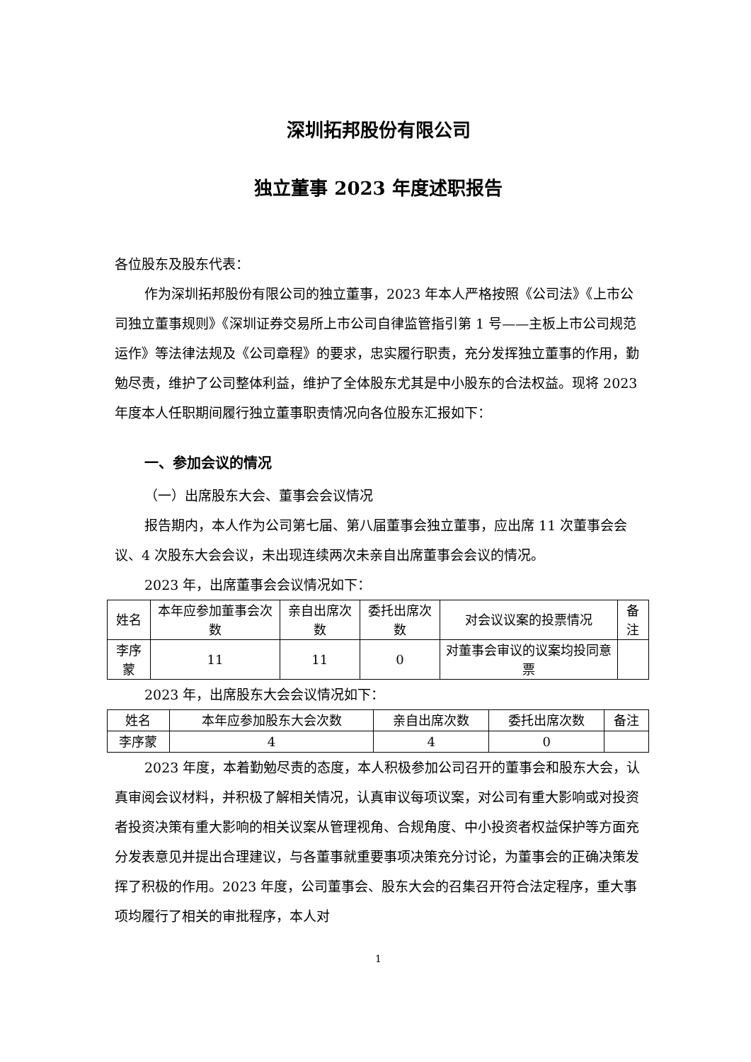深圳拓邦股份有限公司
独立董事 2023 年度述职报告
各位股东及股东代表：
作为深圳拓邦股份有限公司的独立董事，2023 年本人严格按照《公司法》《上市公司独立董事规则》《深圳证券交易所上市公司自律监管指引第 1 号——主板上市公司规范运作》等法律法规及《公司章程》的要求，忠实履行职责，充分发挥独立董事的作用，勤勉尽责，维护了公司整体利益，维护了全体股东尤其是中小股东的合法权益。现将 2023 年度本人任职期间履行独立董事职责情况向各位股东汇报如下：
一、参加会议的情况
（一）出席股东大会、董事会会议情况
报告期内，本人作为公司第七届、第八届董事会独立董事，应出席 11 次董事会会议、4 次股东大会会议，未出现连续两次未亲自出席董事会会议的情况。
2023 年，出席董事会会议情况如下：
| 姓名 | 本年应参加董事会次数 | 亲自出席次数 | 委托出席次数 | 对会议议案的投票情况 | 备注 |
| 李序蒙 | 11 | 11 | 0 | 对董事会审议的议案均投同意票 | |
2023 年，出席股东大会会议情况如下：
| 姓名 | 本年应参加股东大会次数 | 亲自出席次数 | 委托出席次数 | 备注 |
| 李序蒙 | 4 | 4 | 0 | |
2023 年度，本着勤勉尽责的态度，本人积极参加公司召开的董事会和股东大会，认真审阅会议材料，并积极了解相关情况，认真审议每项议案，对公司有重大影响或对投资者投资决策有重大影响的相关议案从管理视角、合规角度、中小投资者权益保护等方面充分发表意见并提出合理建议，与各董事就重要事项决策充分讨论，为董事会的正确决策发挥了积极的作用。2023 年度，公司董事会、股东大会的召集召开符合法定程序，重大事项均履行了相关的审批程序，本人对
1